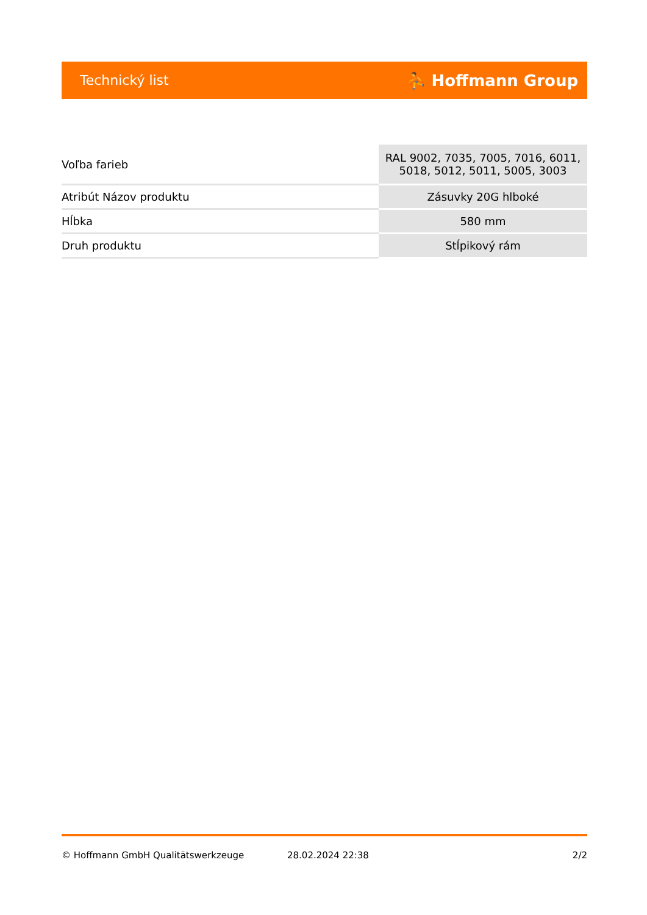Technický list ⛹ Hoffmann Group
| Voľba farieb | RAL 9002, 7035, 7005, 7016, 6011, 5018, 5012, 5011, 5005, 3003 |
| Atribút Názov produktu | Zásuvky 20G hlboké |
| Hĺbka | 580 mm |
| Druh produktu | Stĺpikový rám |
© Hoffmann GmbH Qualitätswerkzeuge 28.02.2024 22:38 2/2